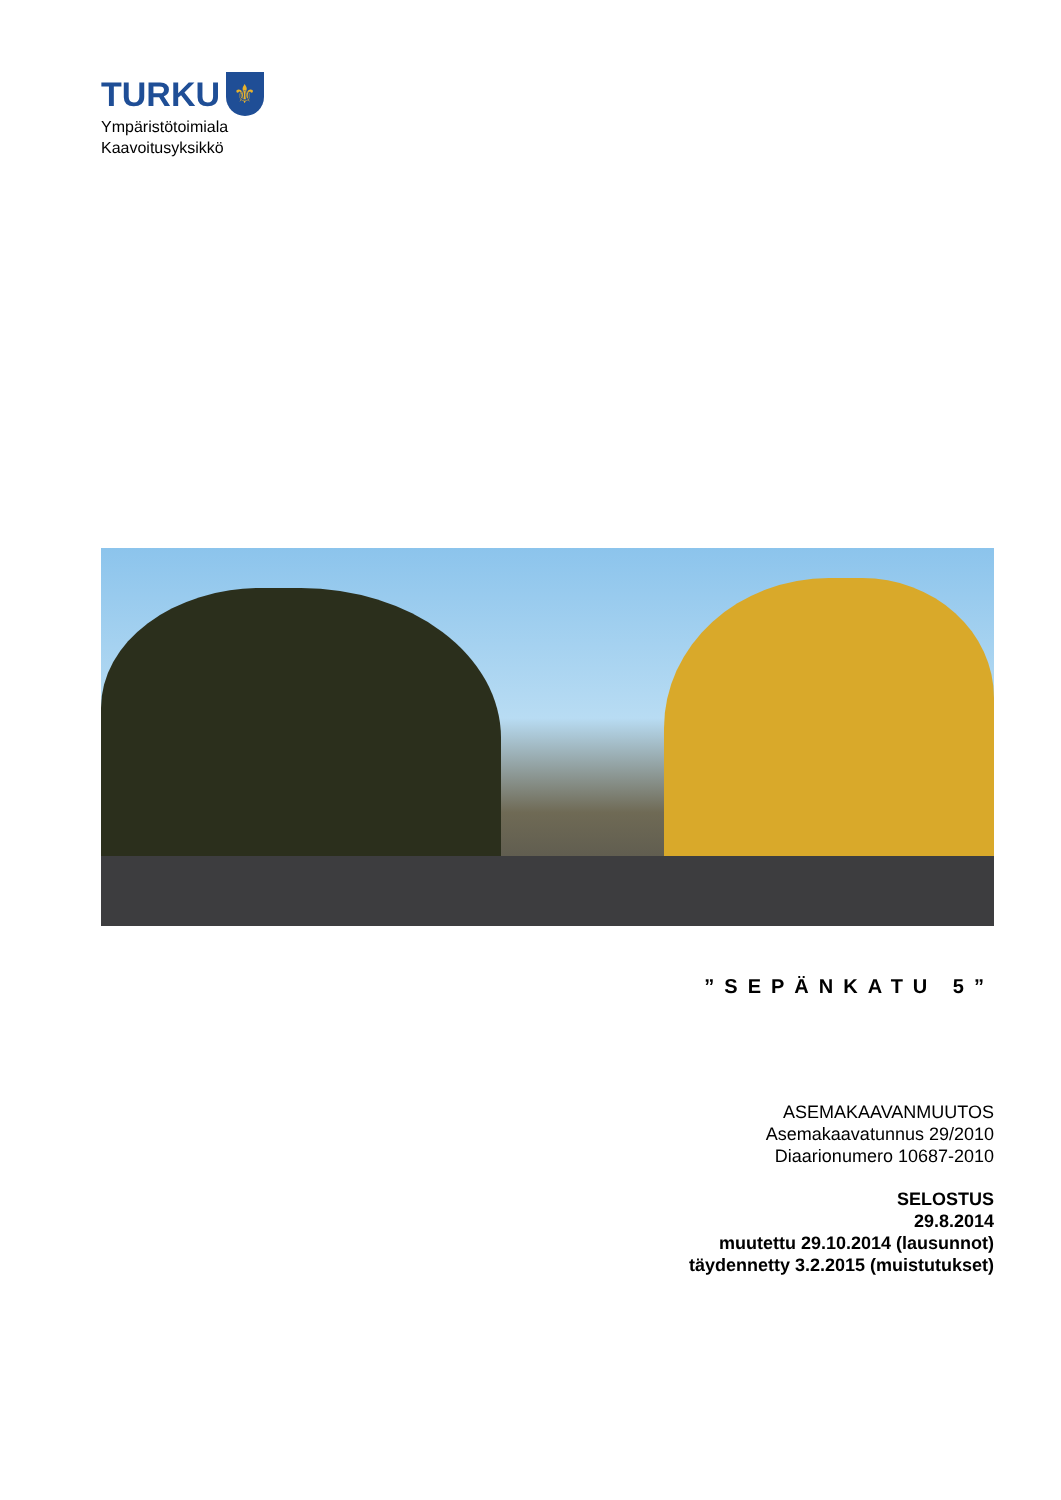TURKU ⚜
Ympäristötoimiala
Kaavoitusyksikkö
”SEPÄNKATU 5”
ASEMAKAAVANMUUTOS
Asemakaavatunnus 29/2010
Diaarionumero 10687-2010
SELOSTUS
29.8.2014
muutettu 29.10.2014 (lausunnot)
täydennetty 3.2.2015 (muistutukset)